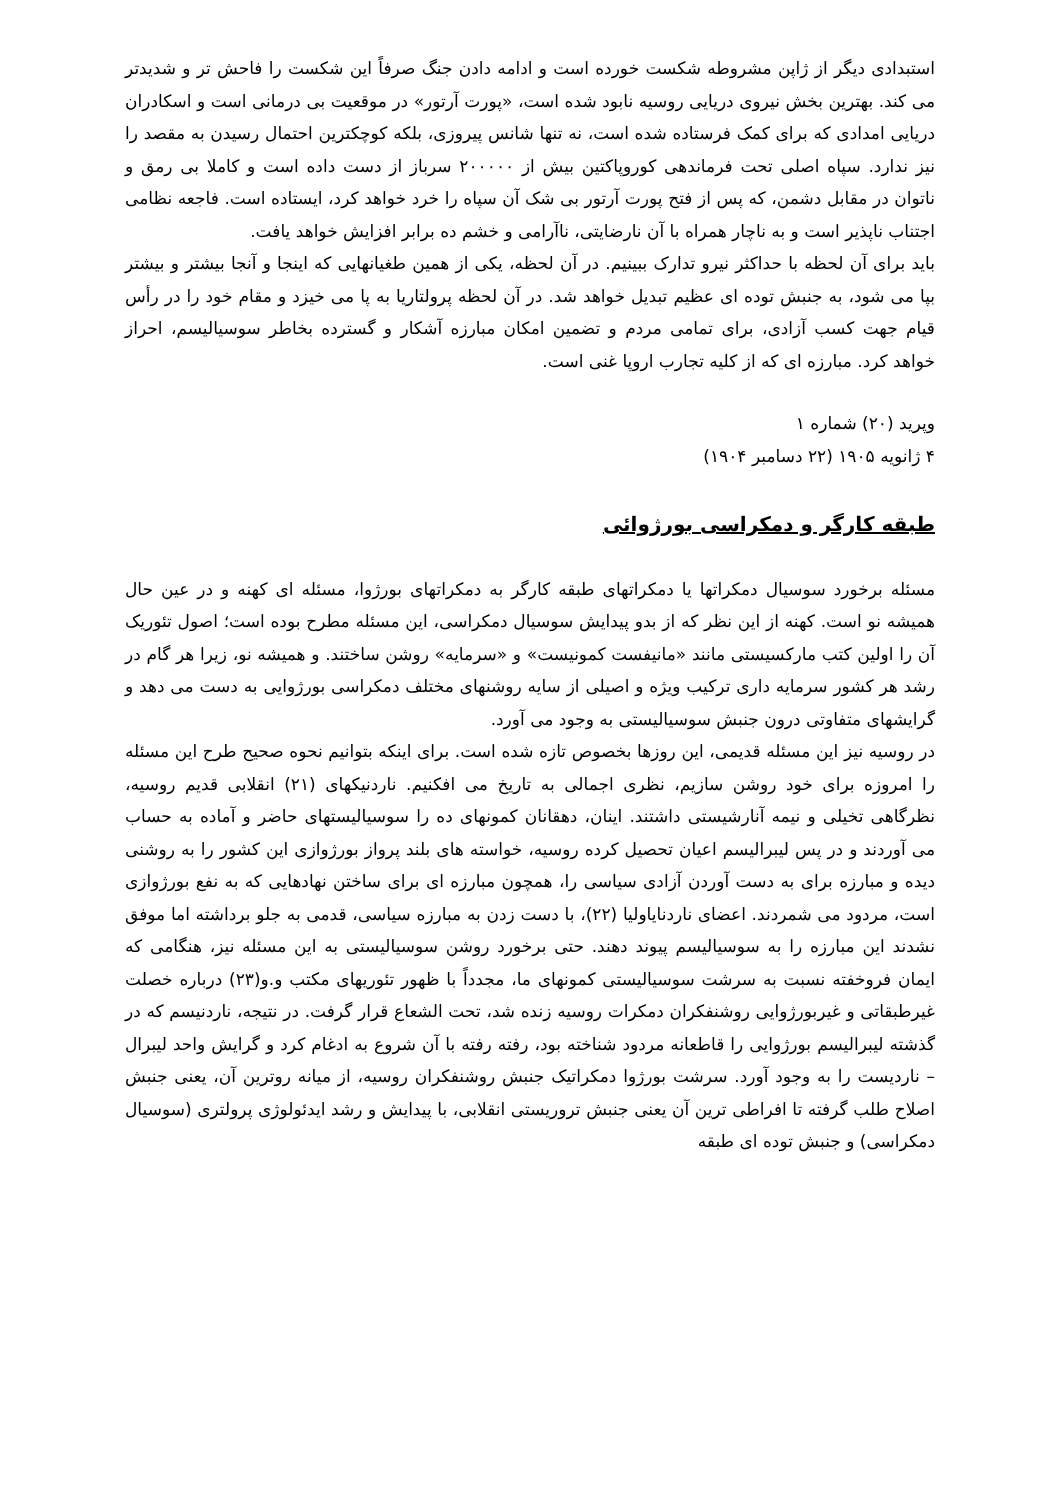استبدادی دیگر از ژاپن مشروطه شکست خورده است و ادامه دادن جنگ صرفاً این شکست را فاحش تر و شدیدتر می کند. بهترین بخش نیروی دریایی روسیه نابود شده است، «پورت آرتور» در موقعیت بی درمانی است و اسکادران دریایی امدادی که برای کمک فرستاده شده است، نه تنها شانس پیروزی، بلکه کوچکترین احتمال رسیدن به مقصد را نیز ندارد. سپاه اصلی تحت فرماندهی کوروپاکتین بیش از ۲۰۰۰۰۰ سرباز از دست داده است و کاملا بی رمق و ناتوان در مقابل دشمن، که پس از فتح پورت آرتور بی شک آن سپاه را خرد خواهد کرد، ایستاده است. فاجعه نظامی اجتناب ناپذیر است و به ناچار همراه با آن نارضایتی، ناآرامی و خشم ده برابر افزایش خواهد یافت.
باید برای آن لحظه با حداکثر نیرو تدارک ببینیم. در آن لحظه، یکی از همین طغیانهایی که اینجا و آنجا بیشتر و بیشتر بپا می شود، به جنبش توده ای عظیم تبدیل خواهد شد. در آن لحظه پرولتاریا به پا می خیزد و مقام خود را در رأس قیام جهت کسب آزادی، برای تمامی مردم و تضمین امکان مبارزه آشکار و گسترده بخاطر سوسیالیسم، احراز خواهد کرد. مبارزه ای که از کلیه تجارب اروپا غنی است.
وپرید (۲۰) شماره ۱
۴ ژانویه ۱۹۰۵ (۲۲ دسامبر ۱۹۰۴)
طبقه کارگر و دمکراسی بورژوائی
مسئله برخورد سوسیال دمکراتها یا دمکراتهای طبقه کارگر به دمکراتهای بورژوا، مسئله ای کهنه و در عین حال همیشه نو است. کهنه از این نظر که از بدو پیدایش سوسیال دمکراسی، این مسئله مطرح بوده است؛ اصول تئوریک آن را اولین کتب مارکسیستی مانند «مانیفست کمونیست» و «سرمایه» روشن ساختند. و همیشه نو، زیرا هر گام در رشد هر کشور سرمایه داری ترکیب ویژه و اصیلی از سایه روشنهای مختلف دمکراسی بورژوایی به دست می دهد و گرایشهای متفاوتی درون جنبش سوسیالیستی به وجود می آورد.
در روسیه نیز این مسئله قدیمی، این روزها بخصوص تازه شده است. برای اینکه بتوانیم نحوه صحیح طرح این مسئله را امروزه برای خود روشن سازیم، نظری اجمالی به تاریخ می افکنیم. ناردنیکهای (۲۱) انقلابی قدیم روسیه، نظرگاهی تخیلی و نیمه آنارشیستی داشتند. اینان، دهقانان کمونهای ده را سوسیالیستهای حاضر و آماده به حساب می آوردند و در پس لیبرالیسم اعیان تحصیل کرده روسیه، خواسته های بلند پرواز بورژوازی این کشور را به روشنی دیده و مبارزه برای به دست آوردن آزادی سیاسی را، همچون مبارزه ای برای ساختن نهادهایی که به نفع بورژوازی است، مردود می شمردند. اعضای ناردنایاولیا (۲۲)، با دست زدن به مبارزه سیاسی، قدمی به جلو برداشته اما موفق نشدند این مبارزه را به سوسیالیسم پیوند دهند. حتی برخورد روشن سوسیالیستی به این مسئله نیز، هنگامی که ایمان فروخفته نسبت به سرشت سوسیالیستی کمونهای ما، مجدداً با ظهور تئوریهای مکتب و.و(۲۳) درباره خصلت غیرطبقاتی و غیربورژوایی روشنفکران دمکرات روسیه زنده شد، تحت الشعاع قرار گرفت. در نتیجه، ناردنیسم که در گذشته لیبرالیسم بورژوایی را قاطعانه مردود شناخته بود، رفته رفته با آن شروع به ادغام کرد و گرایش واحد لیبرال – ناردیست را به وجود آورد. سرشت بورژوا دمکراتیک جنبش روشنفکران روسیه، از میانه روترین آن، یعنی جنبش اصلاح طلب گرفته تا افراطی ترین آن یعنی جنبش تروریستی انقلابی، با پیدایش و رشد ایدئولوژی پرولتری (سوسیال دمکراسی) و جنبش توده ای طبقه